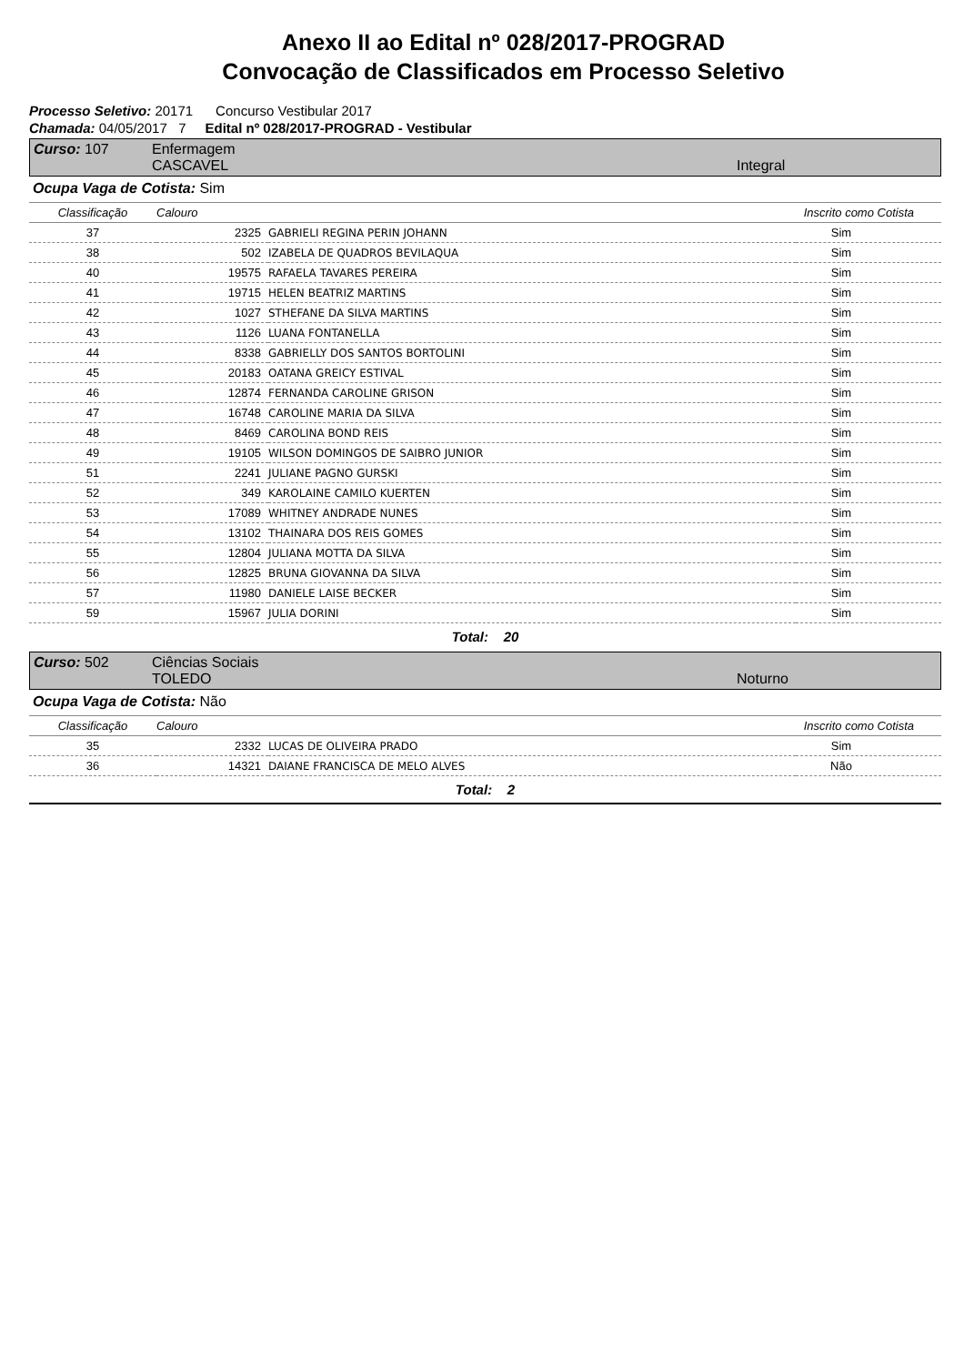Anexo II ao Edital nº 028/2017-PROGRAD
Convocação de Classificados em Processo Seletivo
Processo Seletivo: 20171 Concurso Vestibular 2017
Chamada: 04/05/2017 7 Edital nº 028/2017-PROGRAD - Vestibular
Curso: 107 Enfermagem
CASCAVEL Integral
Ocupa Vaga de Cotista: Sim
| Classificação | Calouro | | Inscrito como Cotista |
| --- | --- | --- | --- |
| 37 | 2325 | GABRIELI REGINA PERIN JOHANN | Sim |
| 38 | 502 | IZABELA DE QUADROS BEVILAQUA | Sim |
| 40 | 19575 | RAFAELA TAVARES PEREIRA | Sim |
| 41 | 19715 | HELEN BEATRIZ MARTINS | Sim |
| 42 | 1027 | STHEFANE DA SILVA MARTINS | Sim |
| 43 | 1126 | LUANA FONTANELLA | Sim |
| 44 | 8338 | GABRIELLY DOS SANTOS BORTOLINI | Sim |
| 45 | 20183 | OATANA GREICY ESTIVAL | Sim |
| 46 | 12874 | FERNANDA CAROLINE GRISON | Sim |
| 47 | 16748 | CAROLINE MARIA DA SILVA | Sim |
| 48 | 8469 | CAROLINA BOND REIS | Sim |
| 49 | 19105 | WILSON DOMINGOS DE SAIBRO JUNIOR | Sim |
| 51 | 2241 | JULIANE PAGNO GURSKI | Sim |
| 52 | 349 | KAROLAINE CAMILO KUERTEN | Sim |
| 53 | 17089 | WHITNEY ANDRADE NUNES | Sim |
| 54 | 13102 | THAINARA DOS REIS GOMES | Sim |
| 55 | 12804 | JULIANA MOTTA DA SILVA | Sim |
| 56 | 12825 | BRUNA GIOVANNA DA SILVA | Sim |
| 57 | 11980 | DANIELE LAISE BECKER | Sim |
| 59 | 15967 | JULIA DORINI | Sim |
Total: 20
Curso: 502 Ciências Sociais
TOLEDO Noturno
Ocupa Vaga de Cotista: Não
| Classificação | Calouro | | Inscrito como Cotista |
| --- | --- | --- | --- |
| 35 | 2332 | LUCAS DE OLIVEIRA PRADO | Sim |
| 36 | 14321 | DAIANE FRANCISCA DE MELO ALVES | Não |
Total: 2